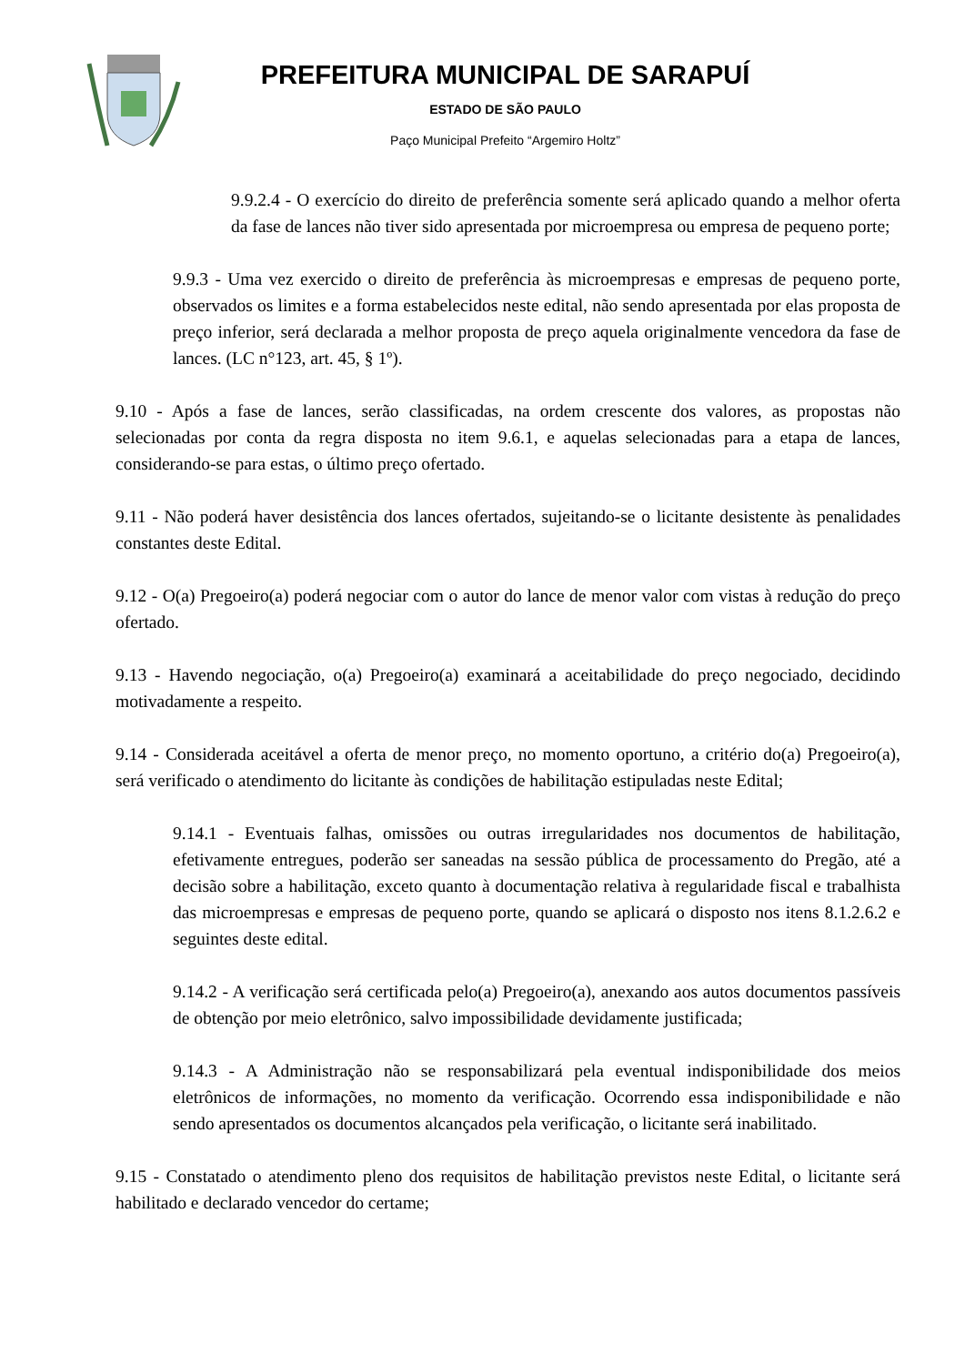PREFEITURA MUNICIPAL DE SARAPUÍ
ESTADO DE SÃO PAULO
Paço Municipal Prefeito “Argemiro Holtz”
9.9.2.4 - O exercício do direito de preferência somente será aplicado quando a melhor oferta da fase de lances não tiver sido apresentada por microempresa ou empresa de pequeno porte;
9.9.3 - Uma vez exercido o direito de preferência às microempresas e empresas de pequeno porte, observados os limites e a forma estabelecidos neste edital, não sendo apresentada por elas proposta de preço inferior, será declarada a melhor proposta de preço aquela originalmente vencedora da fase de lances. (LC n°123, art. 45, § 1º).
9.10 - Após a fase de lances, serão classificadas, na ordem crescente dos valores, as propostas não selecionadas por conta da regra disposta no item 9.6.1, e aquelas selecionadas para a etapa de lances, considerando-se para estas, o último preço ofertado.
9.11 - Não poderá haver desistência dos lances ofertados, sujeitando-se o licitante desistente às penalidades constantes deste Edital.
9.12 - O(a) Pregoeiro(a) poderá negociar com o autor do lance de menor valor com vistas à redução do preço ofertado.
9.13 - Havendo negociação, o(a) Pregoeiro(a) examinará a aceitabilidade do preço negociado, decidindo motivadamente a respeito.
9.14 - Considerada aceitável a oferta de menor preço, no momento oportuno, a critério do(a) Pregoeiro(a), será verificado o atendimento do licitante às condições de habilitação estipuladas neste Edital;
9.14.1 - Eventuais falhas, omissões ou outras irregularidades nos documentos de habilitação, efetivamente entregues, poderão ser saneadas na sessão pública de processamento do Pregão, até a decisão sobre a habilitação, exceto quanto à documentação relativa à regularidade fiscal e trabalhista das microempresas e empresas de pequeno porte, quando se aplicará o disposto nos itens 8.1.2.6.2 e seguintes deste edital.
9.14.2 - A verificação será certificada pelo(a) Pregoeiro(a), anexando aos autos documentos passíveis de obtenção por meio eletrônico, salvo impossibilidade devidamente justificada;
9.14.3 - A Administração não se responsabilizará pela eventual indisponibilidade dos meios eletrônicos de informações, no momento da verificação. Ocorrendo essa indisponibilidade e não sendo apresentados os documentos alcançados pela verificação, o licitante será inabilitado.
9.15 - Constatado o atendimento pleno dos requisitos de habilitação previstos neste Edital, o licitante será habilitado e declarado vencedor do certame;